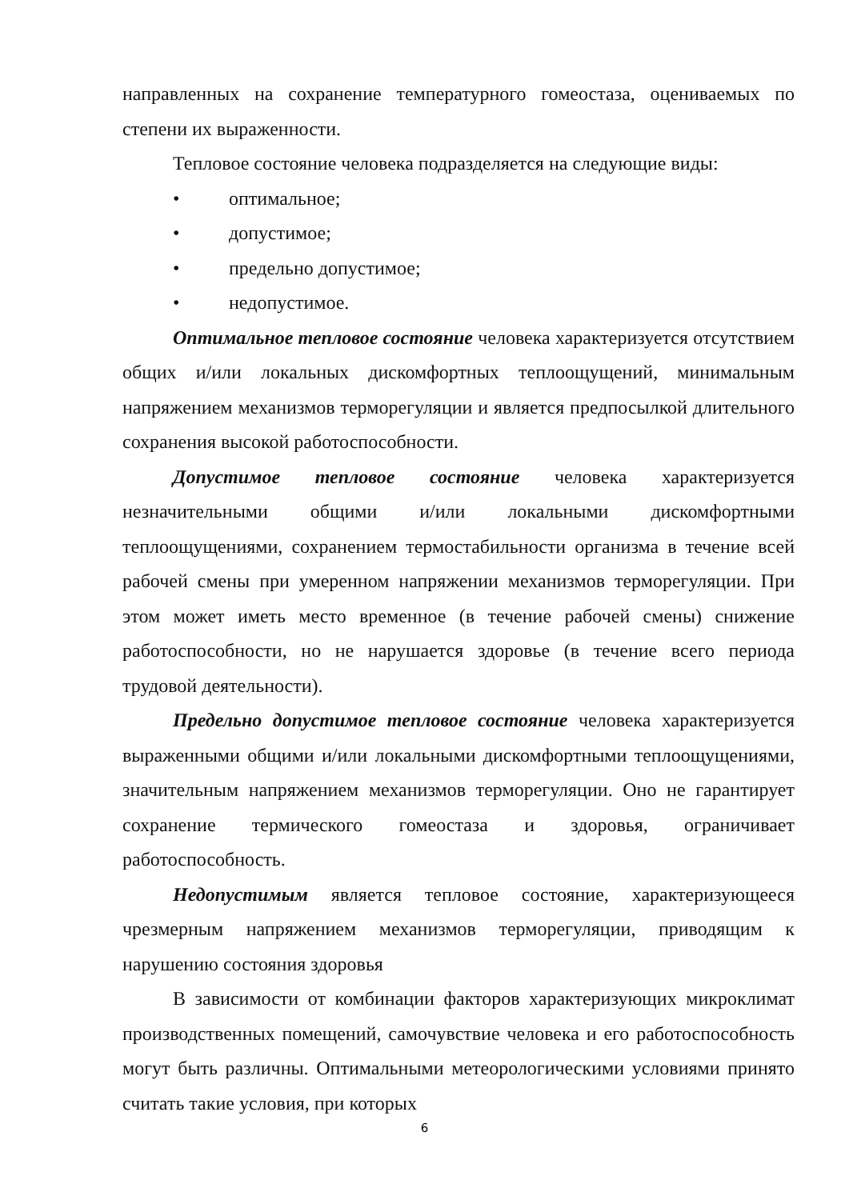направленных на сохранение температурного гомеостаза, оцениваемых по степени их выраженности.
Тепловое состояние человека подразделяется на следующие виды:
• оптимальное;
• допустимое;
• предельно допустимое;
• недопустимое.
Оптимальное тепловое состояние человека характеризуется отсутствием общих и/или локальных дискомфортных теплоощущений, минимальным напряжением механизмов терморегуляции и является предпосылкой длительного сохранения высокой работоспособности.
Допустимое тепловое состояние человека характеризуется незначительными общими и/или локальными дискомфортными теплоощущениями, сохранением термостабильности организма в течение всей рабочей смены при умеренном напряжении механизмов терморегуляции. При этом может иметь место временное (в течение рабочей смены) снижение работоспособности, но не нарушается здоровье (в течение всего периода трудовой деятельности).
Предельно допустимое тепловое состояние человека характеризуется выраженными общими и/или локальными дискомфортными теплоощущениями, значительным напряжением механизмов терморегуляции. Оно не гарантирует сохранение термического гомеостаза и здоровья, ограничивает работоспособность.
Недопустимым является тепловое состояние, характеризующееся чрезмерным напряжением механизмов терморегуляции, приводящим к нарушению состояния здоровья
В зависимости от комбинации факторов характеризующих микроклимат производственных помещений, самочувствие человека и его работоспособность могут быть различны. Оптимальными метеорологическими условиями принято считать такие условия, при которых
6